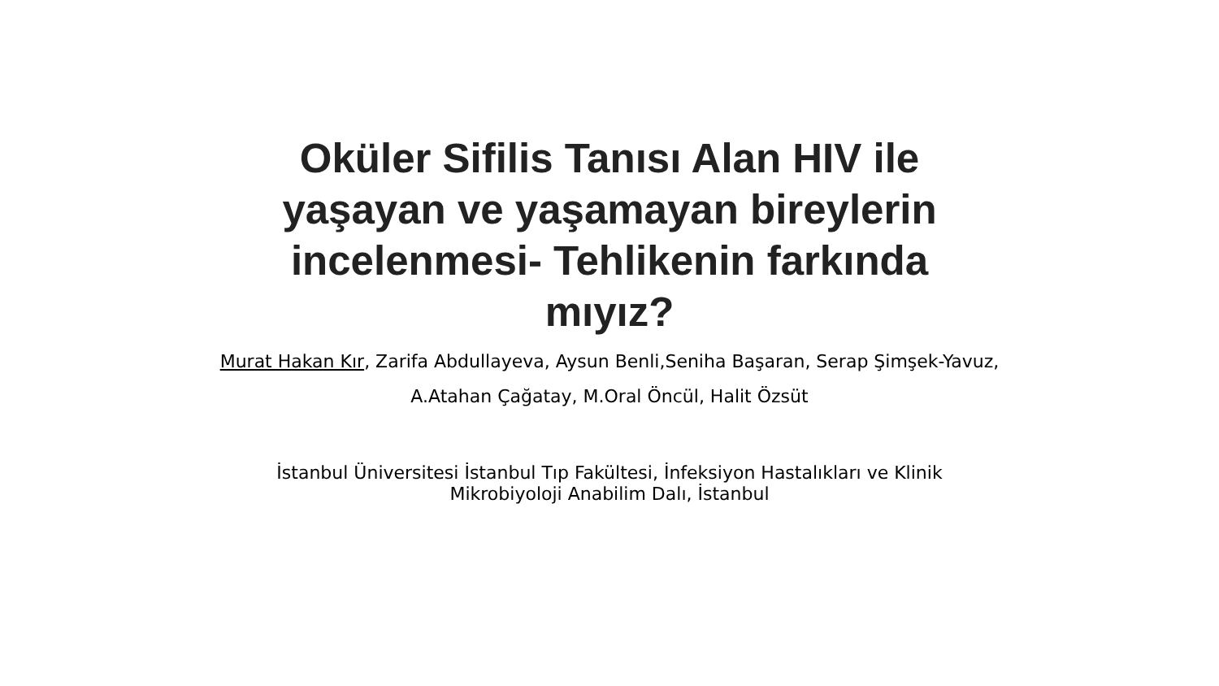Oküler Sifilis Tanısı Alan HIV ile
yaşayan ve yaşamayan bireylerin
incelenmesi- Tehlikenin farkında
mıyız?
Murat Hakan Kır, Zarifa Abdullayeva, Aysun Benli,Seniha Başaran, Serap Şimşek-Yavuz,
A.Atahan Çağatay, M.Oral Öncül, Halit Özsüt
İstanbul Üniversitesi İstanbul Tıp Fakültesi, İnfeksiyon Hastalıkları ve Klinik
Mikrobiyoloji Anabilim Dalı, İstanbul